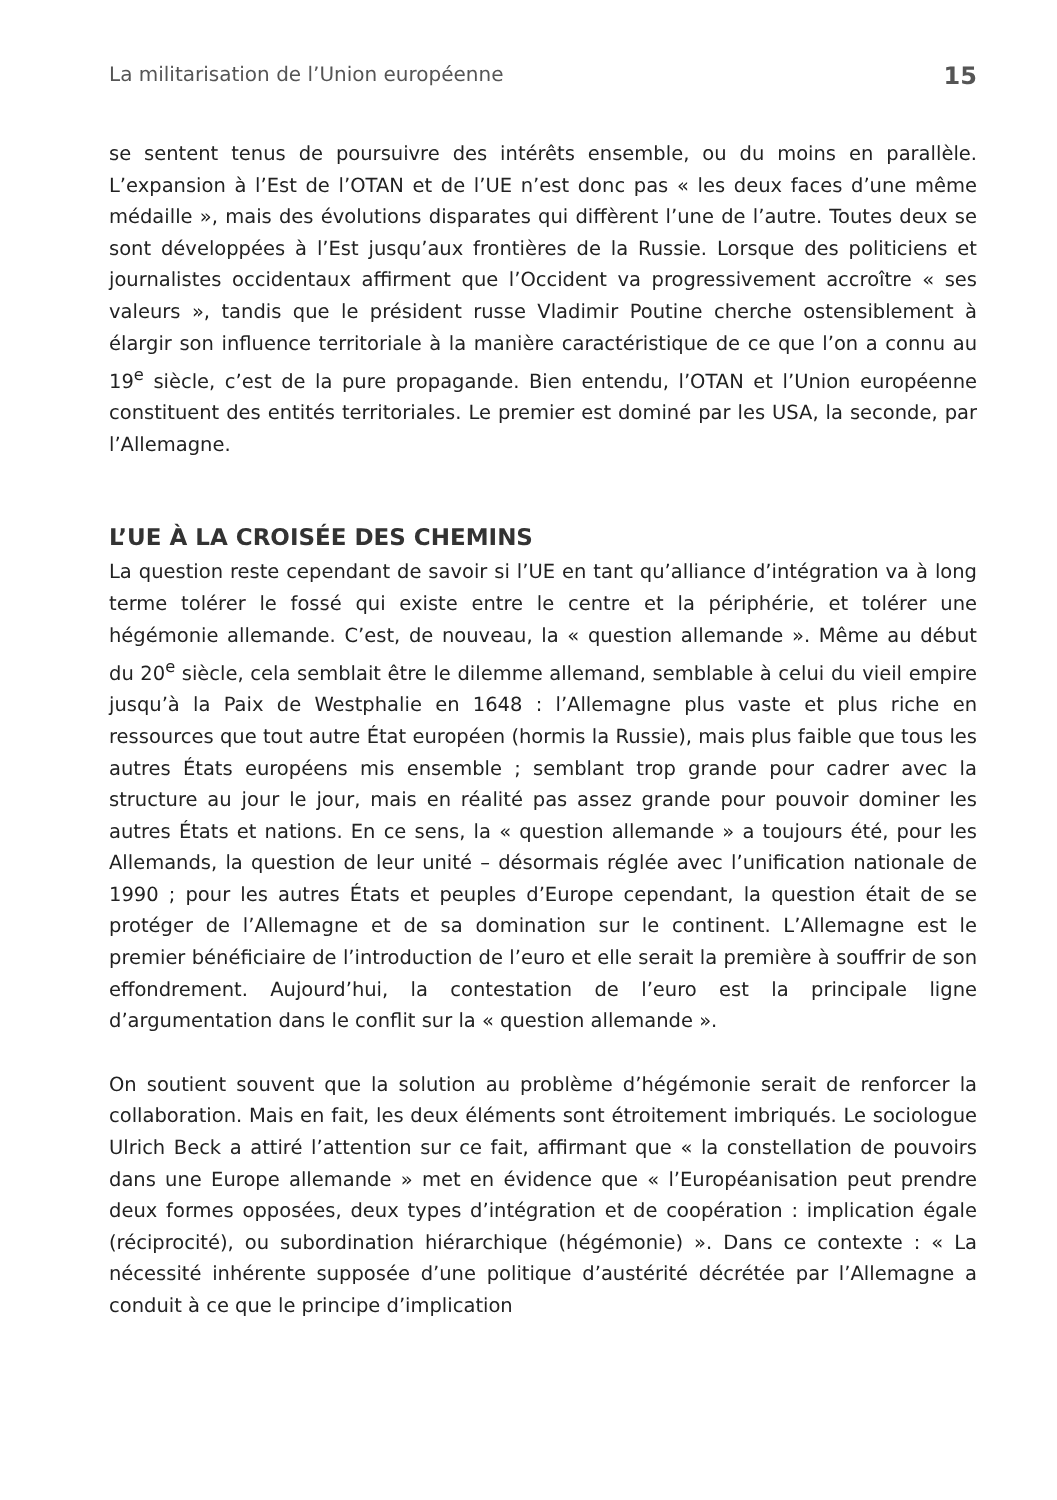La militarisation de l’Union européenne 15
se sentent tenus de poursuivre des intérêts ensemble, ou du moins en parallèle. L’expansion à l’Est de l’OTAN et de l’UE n’est donc pas « les deux faces d’une même médaille », mais des évolutions disparates qui diffèrent l’une de l’autre. Toutes deux se sont développées à l’Est jusqu’aux frontières de la Russie. Lorsque des politiciens et journalistes occidentaux affirment que l’Occident va progressivement accroître « ses valeurs », tandis que le président russe Vladimir Poutine cherche ostensiblement à élargir son influence territoriale à la manière caractéristique de ce que l’on a connu au 19<sup>e</sup> siècle, c’est de la pure propagande. Bien entendu, l’OTAN et l’Union européenne constituent des entités territoriales. Le premier est dominé par les USA, la seconde, par l’Allemagne.
L’UE À LA CROISÉE DES CHEMINS
La question reste cependant de savoir si l’UE en tant qu’alliance d’intégration va à long terme tolérer le fossé qui existe entre le centre et la périphérie, et tolérer une hégémonie allemande. C’est, de nouveau, la « question allemande ». Même au début du 20<sup>e</sup> siècle, cela semblait être le dilemme allemand, semblable à celui du vieil empire jusqu’à la Paix de Westphalie en 1648 : l’Allemagne plus vaste et plus riche en ressources que tout autre État européen (hormis la Russie), mais plus faible que tous les autres États européens mis ensemble ; semblant trop grande pour cadrer avec la structure au jour le jour, mais en réalité pas assez grande pour pouvoir dominer les autres États et nations. En ce sens, la « question allemande » a toujours été, pour les Allemands, la question de leur unité – désormais réglée avec l’unification nationale de 1990 ; pour les autres États et peuples d’Europe cependant, la question était de se protéger de l’Allemagne et de sa domination sur le continent. L’Allemagne est le premier bénéficiaire de l’introduction de l’euro et elle serait la première à souffrir de son effondrement. Aujourd’hui, la contestation de l’euro est la principale ligne d’argumentation dans le conflit sur la « question allemande ».
On soutient souvent que la solution au problème d’hégémonie serait de renforcer la collaboration. Mais en fait, les deux éléments sont étroitement imbriqués. Le sociologue Ulrich Beck a attiré l’attention sur ce fait, affirmant que « la constellation de pouvoirs dans une Europe allemande » met en évidence que « l’Européanisation peut prendre deux formes opposées, deux types d’intégration et de coopération : implication égale (réciprocité), ou subordination hiérarchique (hégémonie) ». Dans ce contexte : « La nécessité inhérente supposée d’une politique d’austérité décrétée par l’Allemagne a conduit à ce que le principe d’implication